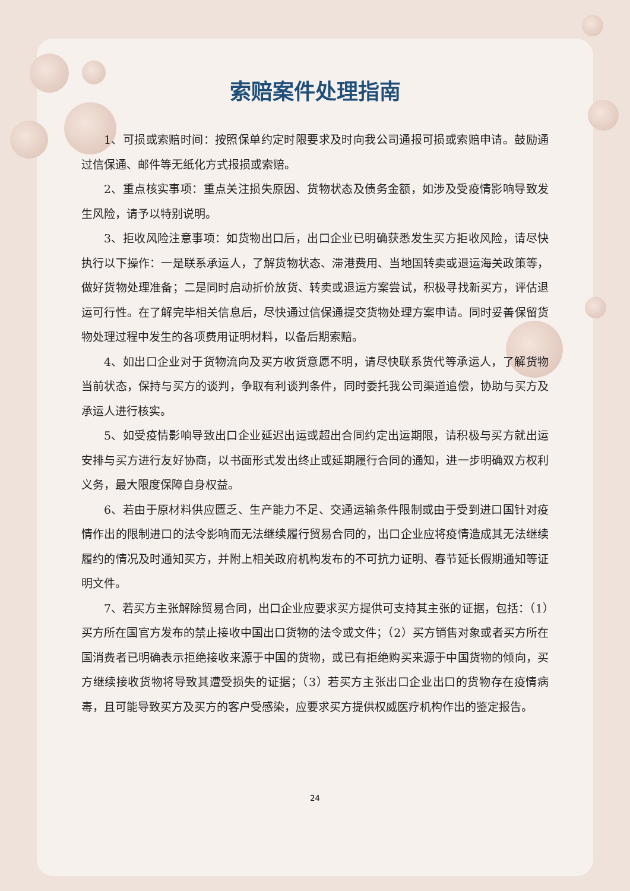索赔案件处理指南
1、可损或索赔时间：按照保单约定时限要求及时向我公司通报可损或索赔申请。鼓励通过信保通、邮件等无纸化方式报损或索赔。
2、重点核实事项：重点关注损失原因、货物状态及债务金额，如涉及受疫情影响导致发生风险，请予以特别说明。
3、拒收风险注意事项：如货物出口后，出口企业已明确获悉发生买方拒收风险，请尽快执行以下操作：一是联系承运人，了解货物状态、滞港费用、当地国转卖或退运海关政策等，做好货物处理准备；二是同时启动折价放货、转卖或退运方案尝试，积极寻找新买方，评估退运可行性。在了解完毕相关信息后，尽快通过信保通提交货物处理方案申请。同时妥善保留货物处理过程中发生的各项费用证明材料，以备后期索赔。
4、如出口企业对于货物流向及买方收货意愿不明，请尽快联系货代等承运人，了解货物当前状态，保持与买方的谈判，争取有利谈判条件，同时委托我公司渠道追偿，协助与买方及承运人进行核实。
5、如受疫情影响导致出口企业延迟出运或超出合同约定出运期限，请积极与买方就出运安排与买方进行友好协商，以书面形式发出终止或延期履行合同的通知，进一步明确双方权利义务，最大限度保障自身权益。
6、若由于原材料供应匮乏、生产能力不足、交通运输条件限制或由于受到进口国针对疫情作出的限制进口的法令影响而无法继续履行贸易合同的，出口企业应将疫情造成其无法继续履约的情况及时通知买方，并附上相关政府机构发布的不可抗力证明、春节延长假期通知等证明文件。
7、若买方主张解除贸易合同，出口企业应要求买方提供可支持其主张的证据，包括：（1）买方所在国官方发布的禁止接收中国出口货物的法令或文件；（2）买方销售对象或者买方所在国消费者已明确表示拒绝接收来源于中国的货物，或已有拒绝购买来源于中国货物的倾向，买方继续接收货物将导致其遭受损失的证据；（3）若买方主张出口企业出口的货物存在疫情病毒，且可能导致买方及买方的客户受感染，应要求买方提供权威医疗机构作出的鉴定报告。
24